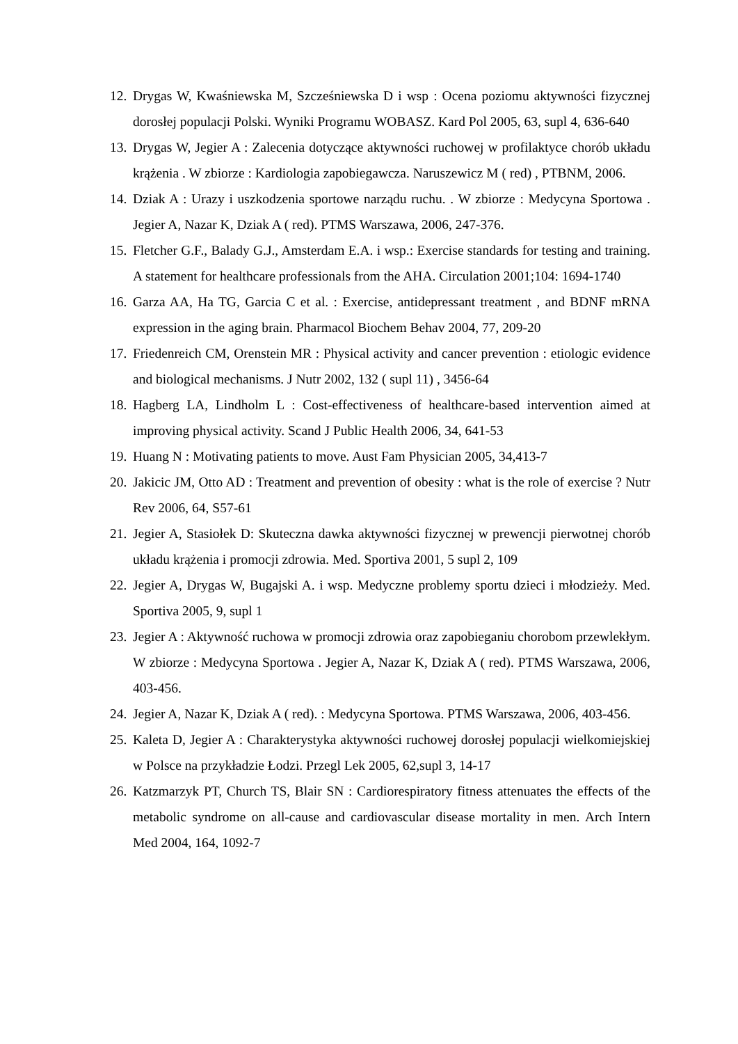12. Drygas W, Kwaśniewska M, Szcześniewska D i wsp : Ocena poziomu aktywności fizycznej dorosłej populacji Polski. Wyniki Programu WOBASZ. Kard Pol 2005, 63, supl 4, 636-640
13. Drygas W, Jegier A : Zalecenia dotyczące aktywności ruchowej w profilaktyce chorób układu krążenia . W zbiorze : Kardiologia zapobiegawcza. Naruszewicz M ( red) , PTBNM, 2006.
14. Dziak A : Urazy i uszkodzenia sportowe narządu ruchu. . W zbiorze : Medycyna Sportowa . Jegier A, Nazar K, Dziak A ( red). PTMS Warszawa, 2006, 247-376.
15. Fletcher G.F., Balady G.J., Amsterdam E.A. i wsp.: Exercise standards for testing and training. A statement for healthcare professionals from the AHA. Circulation 2001;104: 1694-1740
16. Garza AA, Ha TG, Garcia C et al. : Exercise, antidepressant treatment , and BDNF mRNA expression in the aging brain. Pharmacol Biochem Behav 2004, 77, 209-20
17. Friedenreich CM, Orenstein MR : Physical activity and cancer prevention : etiologic evidence and biological mechanisms. J Nutr 2002, 132 ( supl 11) , 3456-64
18. Hagberg LA, Lindholm L : Cost-effectiveness of healthcare-based intervention aimed at improving physical activity. Scand J Public Health 2006, 34, 641-53
19. Huang N : Motivating patients to move. Aust Fam Physician 2005, 34,413-7
20. Jakicic JM, Otto AD : Treatment and prevention of obesity : what is the role of exercise ? Nutr Rev 2006, 64, S57-61
21. Jegier A, Stasiołek D: Skuteczna dawka aktywności fizycznej w prewencji pierwotnej chorób układu krążenia i promocji zdrowia. Med. Sportiva 2001, 5 supl 2, 109
22. Jegier A, Drygas W, Bugajski A. i wsp. Medyczne problemy sportu dzieci i młodzieży. Med. Sportiva 2005, 9, supl 1
23. Jegier A : Aktywność ruchowa w promocji zdrowia oraz zapobieganiu chorobom przewlekłym. W zbiorze : Medycyna Sportowa . Jegier A, Nazar K, Dziak A ( red). PTMS Warszawa, 2006, 403-456.
24. Jegier A, Nazar K, Dziak A ( red). : Medycyna Sportowa. PTMS Warszawa, 2006, 403-456.
25. Kaleta D, Jegier A : Charakterystyka aktywności ruchowej dorosłej populacji wielkomiejskiej w Polsce na przykładzie Łodzi. Przegl Lek 2005, 62,supl 3, 14-17
26. Katzmarzyk PT, Church TS, Blair SN : Cardiorespiratory fitness attenuates the effects of the metabolic syndrome on all-cause and cardiovascular disease mortality in men. Arch Intern Med 2004, 164, 1092-7